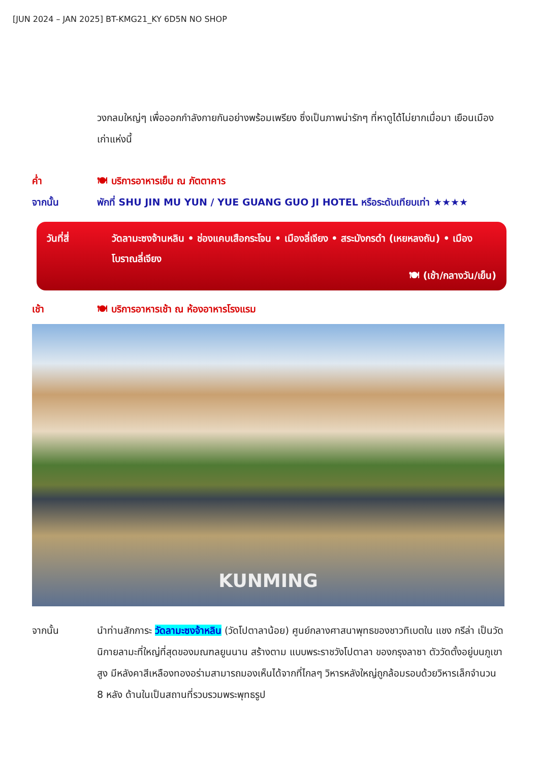[JUN 2024 – JAN 2025] BT-KMG21_KY 6D5N NO SHOP
วงกลมใหญ่ๆ เพื่อออกกำลังกายกันอย่างพร้อมเพรียง ซึ่งเป็นภาพน่ารักๆ ที่หาดูได้ไม่ยากเมื่อมา เยือนเมืองเก่าแห่งนี้
ค่ำ 🍽 บริการอาหารเย็น ณ ภัตตาคาร
จากนั้น พักที่ SHU JIN MU YUN / YUE GUANG GUO JI HOTEL หรือระดับเทียบเท่า ★★★★
วันที่สี่ วัดลามะซงจ้านหลิน • ช่องแคบเสือกระโจน • เมืองลี่เจียง • สระมังกรดำ (เหยหลงถัน) • เมืองโบราณลี่เจียง
🍽 (เช้า/กลางวัน/เย็น)
เช้า 🍽 บริการอาหารเช้า ณ ห้องอาหารโรงแรม
KUNMING
จากนั้น นำท่านสักการะ วัดลามะซงจ้าหลิน (วัดโปตาลาน้อย) ศูนย์กลางศาสนาพุทธของชาวทิเบตใน แชง กรีล่า เป็นวัดนิกายลามะที่ใหญ่ที่สุดของมณฑลยูนนาน สร้างตาม แบบพระราชวังโปตาลา ของกรุงลาซา ตัววัดตั้งอยู่บนภูเขาสูง มีหลังคาสีเหลืองทองอร่ามสามารถมองเห็นได้จากที่ไกลๆ วิหารหลังใหญ่ถูกล้อมรอบด้วยวิหารเล็กจำนวน 8 หลัง ด้านในเป็นสถานที่รวบรวมพระพุทธรูป